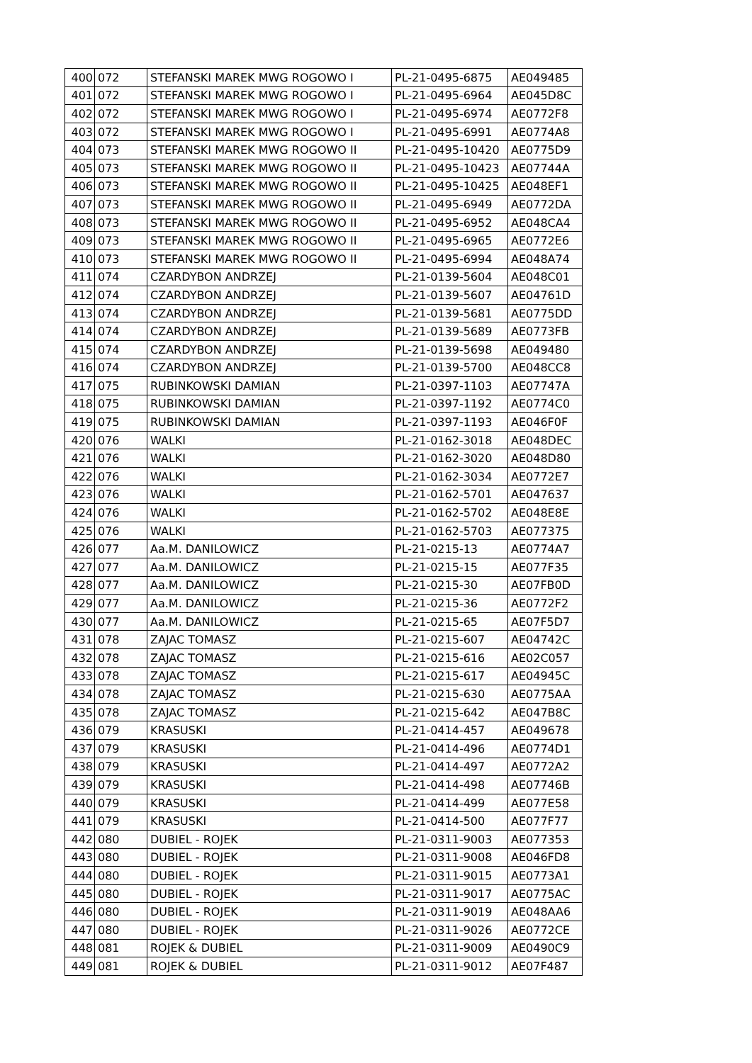| 400 | 072 | STEFANSKI MAREK MWG ROGOWO I | PL-21-0495-6875 | AE049485 |
| 401 | 072 | STEFANSKI MAREK MWG ROGOWO I | PL-21-0495-6964 | AE045D8C |
| 402 | 072 | STEFANSKI MAREK MWG ROGOWO I | PL-21-0495-6974 | AE0772F8 |
| 403 | 072 | STEFANSKI MAREK MWG ROGOWO I | PL-21-0495-6991 | AE0774A8 |
| 404 | 073 | STEFANSKI MAREK MWG ROGOWO II | PL-21-0495-10420 | AE0775D9 |
| 405 | 073 | STEFANSKI MAREK MWG ROGOWO II | PL-21-0495-10423 | AE07744A |
| 406 | 073 | STEFANSKI MAREK MWG ROGOWO II | PL-21-0495-10425 | AE048EF1 |
| 407 | 073 | STEFANSKI MAREK MWG ROGOWO II | PL-21-0495-6949 | AE0772DA |
| 408 | 073 | STEFANSKI MAREK MWG ROGOWO II | PL-21-0495-6952 | AE048CA4 |
| 409 | 073 | STEFANSKI MAREK MWG ROGOWO II | PL-21-0495-6965 | AE0772E6 |
| 410 | 073 | STEFANSKI MAREK MWG ROGOWO II | PL-21-0495-6994 | AE048A74 |
| 411 | 074 | CZARDYBON ANDRZEJ | PL-21-0139-5604 | AE048C01 |
| 412 | 074 | CZARDYBON ANDRZEJ | PL-21-0139-5607 | AE04761D |
| 413 | 074 | CZARDYBON ANDRZEJ | PL-21-0139-5681 | AE0775DD |
| 414 | 074 | CZARDYBON ANDRZEJ | PL-21-0139-5689 | AE0773FB |
| 415 | 074 | CZARDYBON ANDRZEJ | PL-21-0139-5698 | AE049480 |
| 416 | 074 | CZARDYBON ANDRZEJ | PL-21-0139-5700 | AE048CC8 |
| 417 | 075 | RUBINKOWSKI DAMIAN | PL-21-0397-1103 | AE07747A |
| 418 | 075 | RUBINKOWSKI DAMIAN | PL-21-0397-1192 | AE0774C0 |
| 419 | 075 | RUBINKOWSKI DAMIAN | PL-21-0397-1193 | AE046F0F |
| 420 | 076 | WALKI | PL-21-0162-3018 | AE048DEC |
| 421 | 076 | WALKI | PL-21-0162-3020 | AE048D80 |
| 422 | 076 | WALKI | PL-21-0162-3034 | AE0772E7 |
| 423 | 076 | WALKI | PL-21-0162-5701 | AE047637 |
| 424 | 076 | WALKI | PL-21-0162-5702 | AE048E8E |
| 425 | 076 | WALKI | PL-21-0162-5703 | AE077375 |
| 426 | 077 | Aa.M. DANILOWICZ | PL-21-0215-13 | AE0774A7 |
| 427 | 077 | Aa.M. DANILOWICZ | PL-21-0215-15 | AE077F35 |
| 428 | 077 | Aa.M. DANILOWICZ | PL-21-0215-30 | AE07FB0D |
| 429 | 077 | Aa.M. DANILOWICZ | PL-21-0215-36 | AE0772F2 |
| 430 | 077 | Aa.M. DANILOWICZ | PL-21-0215-65 | AE07F5D7 |
| 431 | 078 | ZAJAC TOMASZ | PL-21-0215-607 | AE04742C |
| 432 | 078 | ZAJAC TOMASZ | PL-21-0215-616 | AE02C057 |
| 433 | 078 | ZAJAC TOMASZ | PL-21-0215-617 | AE04945C |
| 434 | 078 | ZAJAC TOMASZ | PL-21-0215-630 | AE0775AA |
| 435 | 078 | ZAJAC TOMASZ | PL-21-0215-642 | AE047B8C |
| 436 | 079 | KRASUSKI | PL-21-0414-457 | AE049678 |
| 437 | 079 | KRASUSKI | PL-21-0414-496 | AE0774D1 |
| 438 | 079 | KRASUSKI | PL-21-0414-497 | AE0772A2 |
| 439 | 079 | KRASUSKI | PL-21-0414-498 | AE07746B |
| 440 | 079 | KRASUSKI | PL-21-0414-499 | AE077E58 |
| 441 | 079 | KRASUSKI | PL-21-0414-500 | AE077F77 |
| 442 | 080 | DUBIEL - ROJEK | PL-21-0311-9003 | AE077353 |
| 443 | 080 | DUBIEL - ROJEK | PL-21-0311-9008 | AE046FD8 |
| 444 | 080 | DUBIEL - ROJEK | PL-21-0311-9015 | AE0773A1 |
| 445 | 080 | DUBIEL - ROJEK | PL-21-0311-9017 | AE0775AC |
| 446 | 080 | DUBIEL - ROJEK | PL-21-0311-9019 | AE048AA6 |
| 447 | 080 | DUBIEL - ROJEK | PL-21-0311-9026 | AE0772CE |
| 448 | 081 | ROJEK & DUBIEL | PL-21-0311-9009 | AE0490C9 |
| 449 | 081 | ROJEK & DUBIEL | PL-21-0311-9012 | AE07F487 |